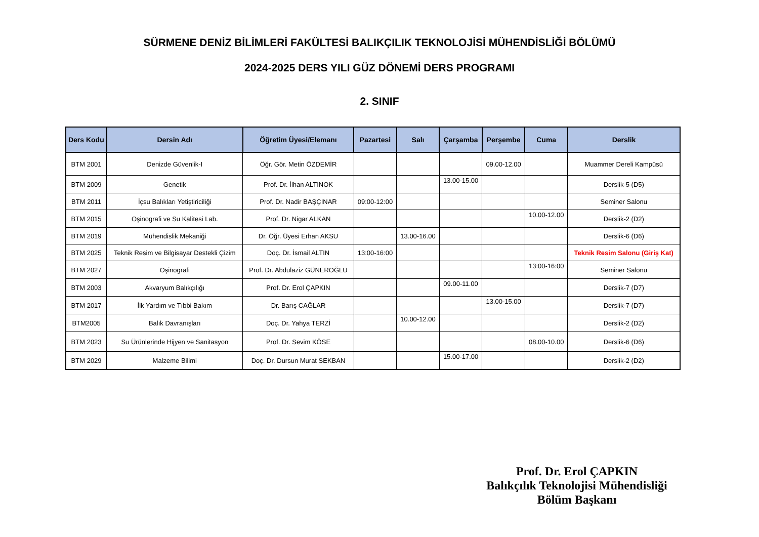SÜRMENE DENİZ BİLİMLERİ FAKÜLTESİ BALIKÇILIK TEKNOLOJİSİ MÜHENDİSLİĞİ BÖLÜMÜ
2024-2025 DERS YILI GÜZ DÖNEMİ DERS PROGRAMI
2. SINIF
| Ders Kodu | Dersin Adı | Öğretim Üyesi/Elemanı | Pazartesi | Salı | Çarşamba | Perşembe | Cuma | Derslik |
| --- | --- | --- | --- | --- | --- | --- | --- | --- |
| BTM 2001 | Denizde Güvenlik-I | Öğr. Gör. Metin ÖZDEMİR | | | | 09.00-12.00 | | Muammer Dereli Kampüsü |
| BTM 2009 | Genetik | Prof. Dr. İlhan ALTINOK | | | 13.00-15.00 | | | Derslik-5 (D5) |
| BTM 2011 | İçsu Balıkları Yetiştiriciliği | Prof. Dr. Nadir BAŞÇINAR | 09:00-12:00 | | | | | Seminer Salonu |
| BTM 2015 | Oşinografi ve Su Kalitesi Lab. | Prof. Dr. Nigar ALKAN | | | | | 10.00-12.00 | Derslik-2 (D2) |
| BTM 2019 | Mühendislik Mekaniği | Dr. Öğr. Üyesi Erhan AKSU | | 13.00-16.00 | | | | Derslik-6 (D6) |
| BTM 2025 | Teknik Resim ve Bilgisayar Destekli Çizim | Doç. Dr. İsmail ALTIN | 13:00-16:00 | | | | | Teknik Resim Salonu (Giriş Kat) |
| BTM 2027 | Oşinografi | Prof. Dr. Abdulaziz GÜNEROĞLU | | | | | 13:00-16:00 | Seminer Salonu |
| BTM 2003 | Akvaryum Balıkçılığı | Prof. Dr. Erol ÇAPKIN | | | 09.00-11.00 | | | Derslik-7 (D7) |
| BTM 2017 | İlk Yardım ve Tıbbi Bakım | Dr. Barış CAĞLAR | | | | 13.00-15.00 | | Derslik-7 (D7) |
| BTM2005 | Balık Davranışları | Doç. Dr. Yahya TERZİ | | 10.00-12.00 | | | | Derslik-2 (D2) |
| BTM 2023 | Su Ürünlerinde Hijyen ve Sanitasyon | Prof. Dr. Sevim KÖSE | | | | | 08.00-10.00 | Derslik-6 (D6) |
| BTM 2029 | Malzeme Bilimi | Doç. Dr. Dursun Murat SEKBAN | | | 15.00-17.00 | | | Derslik-2 (D2) |
Prof. Dr. Erol ÇAPKIN
Balıkçılık Teknolojisi Mühendisliği
Bölüm Başkanı